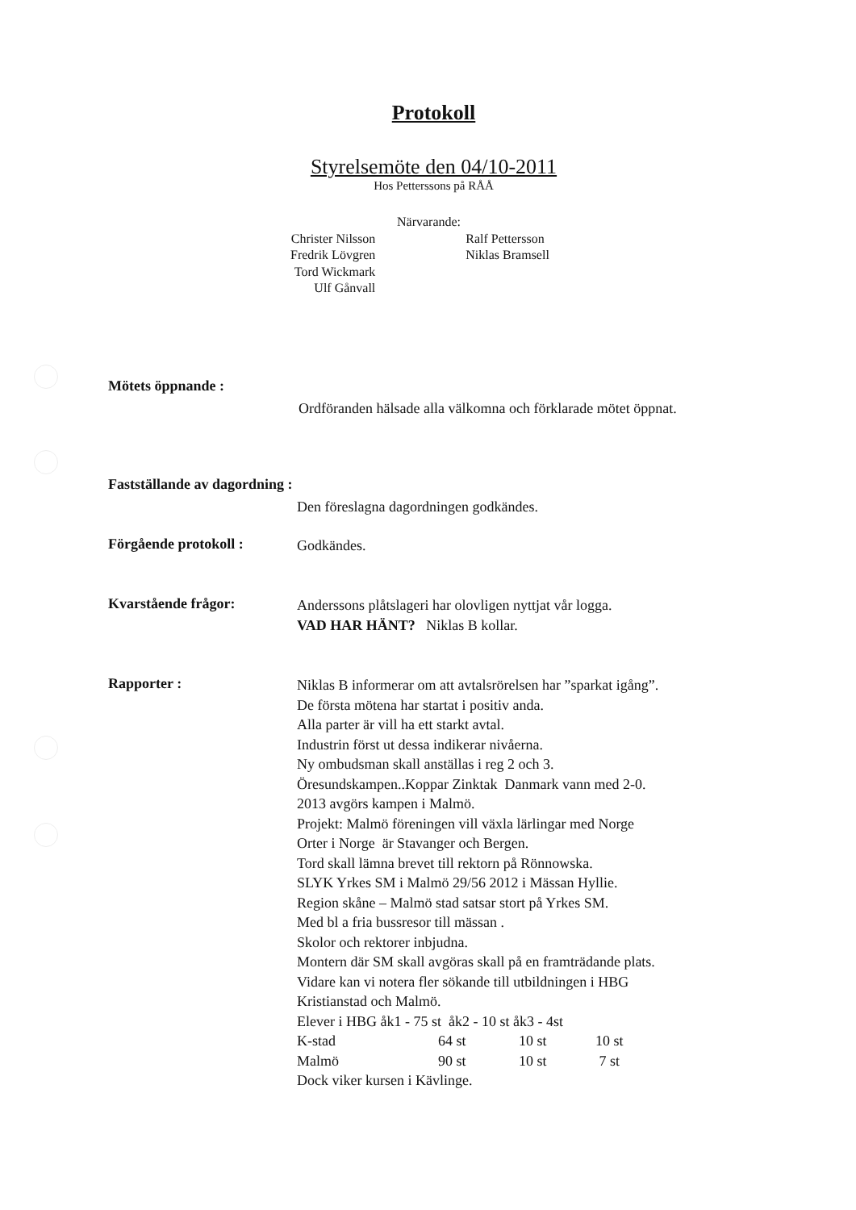Protokoll
Styrelsemöte den 04/10-2011
Hos Petterssons på RÅÅ
Närvarande:
Christer Nilsson
Fredrik Lövgren
Tord Wickmark
Ulf Gånvall
Ralf Pettersson
Niklas Bramsell
Mötets öppnande :
Ordföranden hälsade alla välkomna och förklarade mötet öppnat.
Fastställande av dagordning :
Den föreslagna dagordningen godkändes.
Förgående protokoll : Godkändes.
Kvarstående frågor:
Anderssons plåtslageri har olovligen nyttjat vår logga.
VAD HAR HÄNT? Niklas B kollar.
Rapporter :
Niklas B informerar om att avtalsrörelsen har ”sparkat igång”.
De första mötena har startat i positiv anda.
Alla parter är vill ha ett starkt avtal.
Industrin först ut dessa indikerar nivåerna.
Ny ombudsman skall anställas i reg 2 och 3.
Öresundskampen..Koppar Zinktak Danmark vann med 2-0.
2013 avgörs kampen i Malmö.
Projekt: Malmö föreningen vill växla lärlingar med Norge
Orter i Norge är Stavanger och Bergen.
Tord skall lämna brevet till rektorn på Rönnowska.
SLYK Yrkes SM i Malmö 29/56 2012 i Mässan Hyllie.
Region skåne – Malmö stad satsar stort på Yrkes SM.
Med bl a fria bussresor till mässan .
Skolor och rektorer inbjudna.
Montern där SM skall avgöras skall på en framträdande plats.
Vidare kan vi notera fler sökande till utbildningen i HBG
Kristianstad och Malmö.
Elever i HBG åk1 - 75 st åk2 - 10 st åk3 - 4st
K-stad 64 st 10 st 10 st Malmö 90 st 10 st 7 st
Dock viker kursen i Kävlinge.